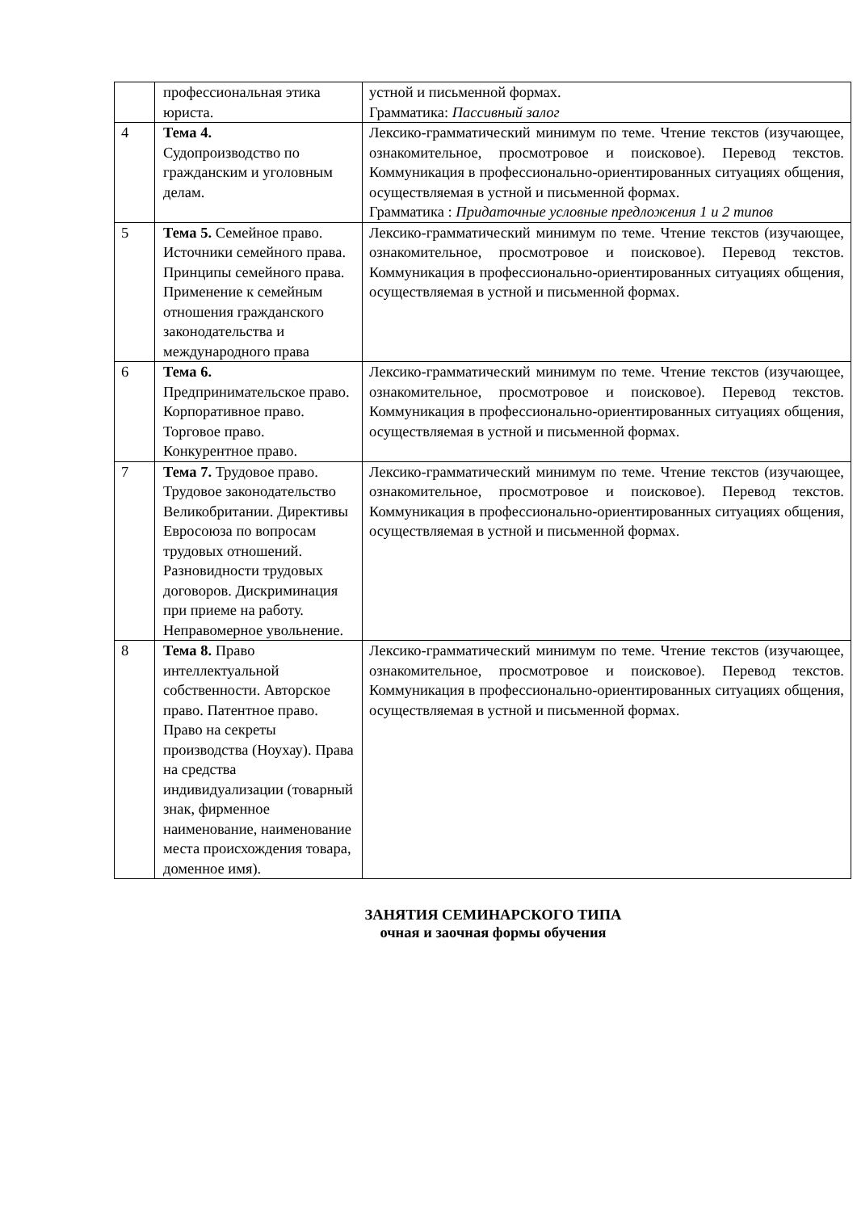| | профессиональная этика юриста. | устной и письменной формах. Грамматика: Пассивный залог |
| 4 | Тема 4. Судопроизводство по гражданским и уголовным делам. | Лексико-грамматический минимум по теме. Чтение текстов (изучающее, ознакомительное, просмотровое и поисковое). Перевод текстов. Коммуникация в профессионально-ориентированных ситуациях общения, осуществляемая в устной и письменной формах. Грамматика : Придаточные условные предложения 1 и 2 типов |
| 5 | Тема 5. Семейное право. Источники семейного права. Принципы семейного права. Применение к семейным отношения гражданского законодательства и международного права | Лексико-грамматический минимум по теме. Чтение текстов (изучающее, ознакомительное, просмотровое и поисковое). Перевод текстов. Коммуникация в профессионально-ориентированных ситуациях общения, осуществляемая в устной и письменной формах. |
| 6 | Тема 6. Предпринимательское право. Корпоративное право. Торговое право. Конкурентное право. | Лексико-грамматический минимум по теме. Чтение текстов (изучающее, ознакомительное, просмотровое и поисковое). Перевод текстов. Коммуникация в профессионально-ориентированных ситуациях общения, осуществляемая в устной и письменной формах. |
| 7 | Тема 7. Трудовое право. Трудовое законодательство Великобритании. Директивы Евросоюза по вопросам трудовых отношений. Разновидности трудовых договоров. Дискриминация при приеме на работу. Неправомерное увольнение. | Лексико-грамматический минимум по теме. Чтение текстов (изучающее, ознакомительное, просмотровое и поисковое). Перевод текстов. Коммуникация в профессионально-ориентированных ситуациях общения, осуществляемая в устной и письменной формах. |
| 8 | Тема 8. Право интеллектуальной собственности. Авторское право. Патентное право. Право на секреты производства (Ноухау). Права на средства индивидуализации (товарный знак, фирменное наименование, наименование места происхождения товара, доменное имя). | Лексико-грамматический минимум по теме. Чтение текстов (изучающее, ознакомительное, просмотровое и поисковое). Перевод текстов. Коммуникация в профессионально-ориентированных ситуациях общения, осуществляемая в устной и письменной формах. |
ЗАНЯТИЯ СЕМИНАРСКОГО ТИПА
очная и заочная формы обучения